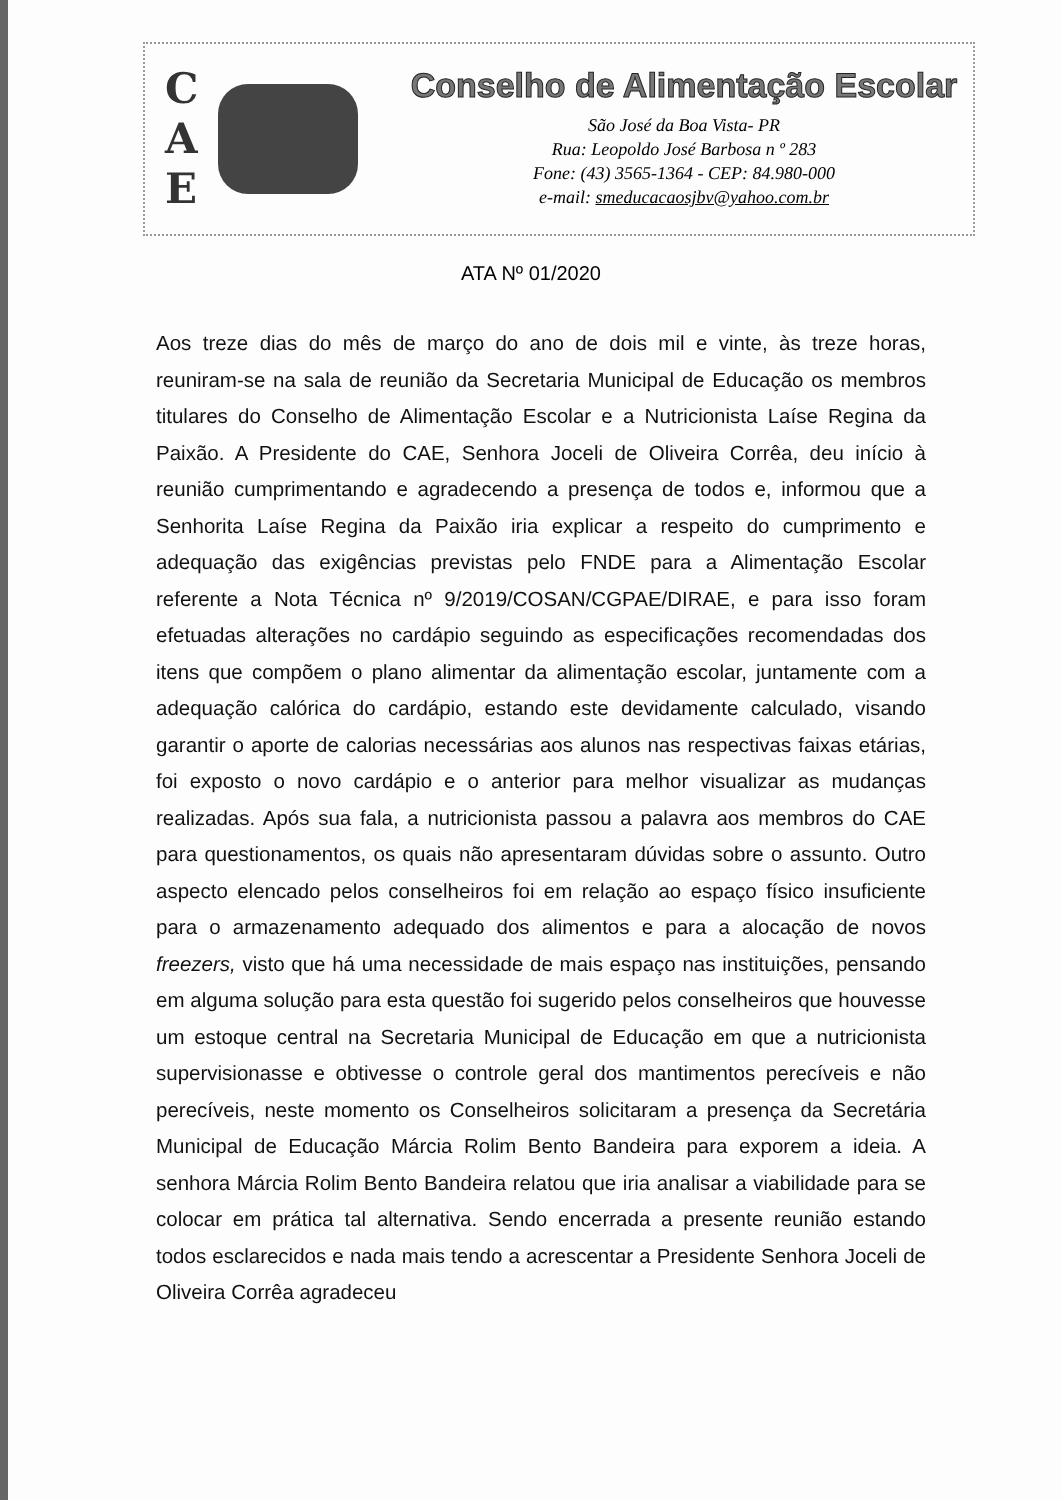C
A
E
Conselho de Alimentação Escolar
São José da Boa Vista- PR
Rua: Leopoldo José Barbosa n º 283
Fone: (43) 3565-1364 - CEP: 84.980-000
e-mail: smeducacaosjbv@yahoo.com.br
ATA Nº 01/2020
Aos treze dias do mês de março do ano de dois mil e vinte, às treze horas, reuniram-se na sala de reunião da Secretaria Municipal de Educação os membros titulares do Conselho de Alimentação Escolar e a Nutricionista Laíse Regina da Paixão. A Presidente do CAE, Senhora Joceli de Oliveira Corrêa, deu início à reunião cumprimentando e agradecendo a presença de todos e, informou que a Senhorita Laíse Regina da Paixão iria explicar a respeito do cumprimento e adequação das exigências previstas pelo FNDE para a Alimentação Escolar referente a Nota Técnica nº 9/2019/COSAN/CGPAE/DIRAE, e para isso foram efetuadas alterações no cardápio seguindo as especificações recomendadas dos itens que compõem o plano alimentar da alimentação escolar, juntamente com a adequação calórica do cardápio, estando este devidamente calculado, visando garantir o aporte de calorias necessárias aos alunos nas respectivas faixas etárias, foi exposto o novo cardápio e o anterior para melhor visualizar as mudanças realizadas. Após sua fala, a nutricionista passou a palavra aos membros do CAE para questionamentos, os quais não apresentaram dúvidas sobre o assunto. Outro aspecto elencado pelos conselheiros foi em relação ao espaço físico insuficiente para o armazenamento adequado dos alimentos e para a alocação de novos freezers, visto que há uma necessidade de mais espaço nas instituições, pensando em alguma solução para esta questão foi sugerido pelos conselheiros que houvesse um estoque central na Secretaria Municipal de Educação em que a nutricionista supervisionasse e obtivesse o controle geral dos mantimentos perecíveis e não perecíveis, neste momento os Conselheiros solicitaram a presença da Secretária Municipal de Educação Márcia Rolim Bento Bandeira para exporem a ideia. A senhora Márcia Rolim Bento Bandeira relatou que iria analisar a viabilidade para se colocar em prática tal alternativa. Sendo encerrada a presente reunião estando todos esclarecidos e nada mais tendo a acrescentar a Presidente Senhora Joceli de Oliveira Corrêa agradeceu